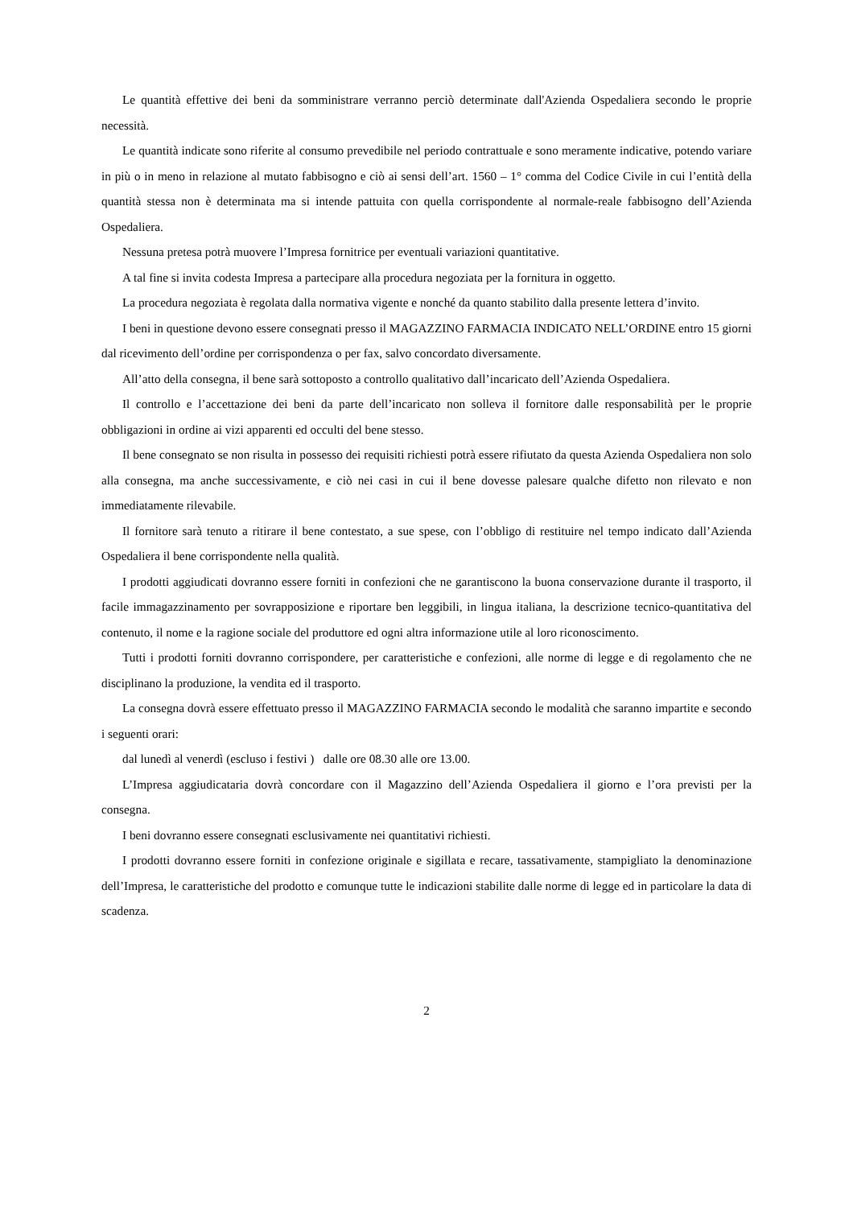Le quantità effettive dei beni da somministrare verranno perciò determinate dall'Azienda Ospedaliera secondo le proprie necessità.
Le quantità indicate sono riferite al consumo prevedibile nel periodo contrattuale e sono meramente indicative, potendo variare in più o in meno in relazione al mutato fabbisogno e ciò ai sensi dell’art. 1560 – 1° comma del Codice Civile in cui l’entità della quantità stessa non è determinata ma si intende pattuita con quella corrispondente al normale-reale fabbisogno dell’Azienda Ospedaliera.
Nessuna pretesa potrà muovere l’Impresa fornitrice per eventuali variazioni quantitative.
A tal fine si invita codesta Impresa a partecipare alla procedura negoziata per la fornitura in oggetto.
La procedura negoziata è regolata dalla normativa vigente e nonché da quanto stabilito dalla presente lettera d’invito.
I beni in questione devono essere consegnati presso il MAGAZZINO FARMACIA INDICATO NELL’ORDINE entro 15 giorni dal ricevimento dell’ordine per corrispondenza o per fax, salvo concordato diversamente.
All’atto della consegna, il bene sarà sottoposto a controllo qualitativo dall’incaricato dell’Azienda Ospedaliera.
Il controllo e l’accettazione dei beni da parte dell’incaricato non solleva il fornitore dalle responsabilità per le proprie obbligazioni in ordine ai vizi apparenti ed occulti del bene stesso.
Il bene consegnato se non risulta in possesso dei requisiti richiesti potrà essere rifiutato da questa Azienda Ospedaliera non solo alla consegna, ma anche successivamente, e ciò nei casi in cui il bene dovesse palesare qualche difetto non rilevato e non immediatamente rilevabile.
Il fornitore sarà tenuto a ritirare il bene contestato, a sue spese, con l’obbligo di restituire nel tempo indicato dall’Azienda Ospedaliera il bene corrispondente nella qualità.
I prodotti aggiudicati dovranno essere forniti in confezioni che ne garantiscono la buona conservazione durante il trasporto, il facile immagazzinamento per sovrapposizione e riportare ben leggibili, in lingua italiana, la descrizione tecnico-quantitativa del contenuto, il nome e la ragione sociale del produttore ed ogni altra informazione utile al loro riconoscimento.
Tutti i prodotti forniti dovranno corrispondere, per caratteristiche e confezioni, alle norme di legge e di regolamento che ne disciplinano la produzione, la vendita ed il trasporto.
La consegna dovrà essere effettuato presso il MAGAZZINO FARMACIA secondo le modalità che saranno impartite e secondo i seguenti orari:
dal lunedì al venerdì (escluso i festivi ) dalle ore 08.30 alle ore 13.00.
L’Impresa aggiudicataria dovrà concordare con il Magazzino dell’Azienda Ospedaliera il giorno e l’ora previsti per la consegna.
I beni dovranno essere consegnati esclusivamente nei quantitativi richiesti.
I prodotti dovranno essere forniti in confezione originale e sigillata e recare, tassativamente, stampigliato la denominazione dell’Impresa, le caratteristiche del prodotto e comunque tutte le indicazioni stabilite dalle norme di legge ed in particolare la data di scadenza.
2